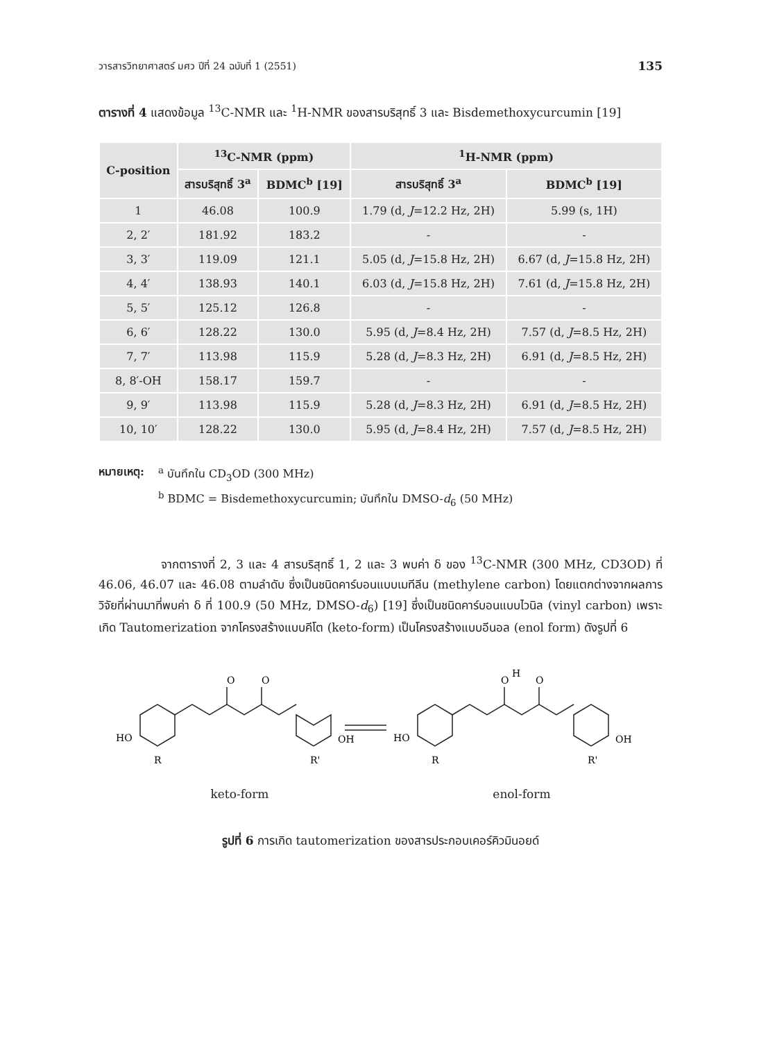วารสารวิทยาศาสตร์ มศว ปีที่ 24 ฉบับที่ 1 (2551) 135
ตารางที่ 4 แสดงข้อมูล <sup>13</sup>C-NMR และ <sup>1</sup>H-NMR ของสารบริสุทธิ์ 3 และ Bisdemethoxycurcumin [19]
| C-position | <sup>13</sup>C-NMR (ppm) | | <sup>1</sup>H-NMR (ppm) | |
| --- | --- | --- | --- | --- |
| | สารบริสุทธิ์ 3<sup>a</sup> | BDMC<sup>b</sup> [19] | สารบริสุทธิ์ 3<sup>a</sup> | BDMC<sup>b</sup> [19] |
| 1 | 46.08 | 100.9 | 1.79 (d, J =12.2 Hz, 2H) | 5.99 (s, 1H) |
| 2, 2′ | 181.92 | 183.2 | - | - |
| 3, 3′ | 119.09 | 121.1 | 5.05 (d, J =15.8 Hz, 2H) | 6.67 (d, J =15.8 Hz, 2H) |
| 4, 4′ | 138.93 | 140.1 | 6.03 (d, J =15.8 Hz, 2H) | 7.61 (d, J =15.8 Hz, 2H) |
| 5, 5′ | 125.12 | 126.8 | - | - |
| 6, 6′ | 128.22 | 130.0 | 5.95 (d, J =8.4 Hz, 2H) | 7.57 (d, J =8.5 Hz, 2H) |
| 7, 7′ | 113.98 | 115.9 | 5.28 (d, J =8.3 Hz, 2H) | 6.91 (d, J =8.5 Hz, 2H) |
| 8, 8′-OH | 158.17 | 159.7 | - | - |
| 9, 9′ | 113.98 | 115.9 | 5.28 (d, J =8.3 Hz, 2H) | 6.91 (d, J =8.5 Hz, 2H) |
| 10, 10′ | 128.22 | 130.0 | 5.95 (d, J =8.4 Hz, 2H) | 7.57 (d, J =8.5 Hz, 2H) |
หมายเหตุ: <sup>a</sup> บันทึกใน CD<sub>3</sub>OD (300 MHz)
<sup>b</sup> BDMC = Bisdemethoxycurcumin; บันทึกใน DMSO-d<sub>6</sub> (50 MHz)
จากตารางที่ 2, 3 และ 4 สารบริสุทธิ์ 1, 2 และ 3 พบค่า δ ของ <sup>13</sup>C-NMR (300 MHz, CD3OD) ที่ 46.06, 46.07 และ 46.08 ตามลำดับ ซึ่งเป็นชนิดคาร์บอนแบบเมทีลีน (methylene carbon) โดยแตกต่างจากผลการวิจัยที่ผ่านมาที่พบค่า δ ที่ 100.9 (50 MHz, DMSO-d<sub>6</sub>) [19] ซึ่งเป็นชนิดคาร์บอนแบบไวนิล (vinyl carbon) เพราะเกิด Tautomerization จากโครงสร้างแบบคีโต (keto-form) เป็นโครงสร้างแบบอีนอล (enol form) ดังรูปที่ 6
O
O
HO
OH
R
R'
O
H
O
HO
OH
R
R'
keto-form enol-form
รูปที่ 6 การเกิด tautomerization ของสารประกอบเคอร์คิวมินอยด์